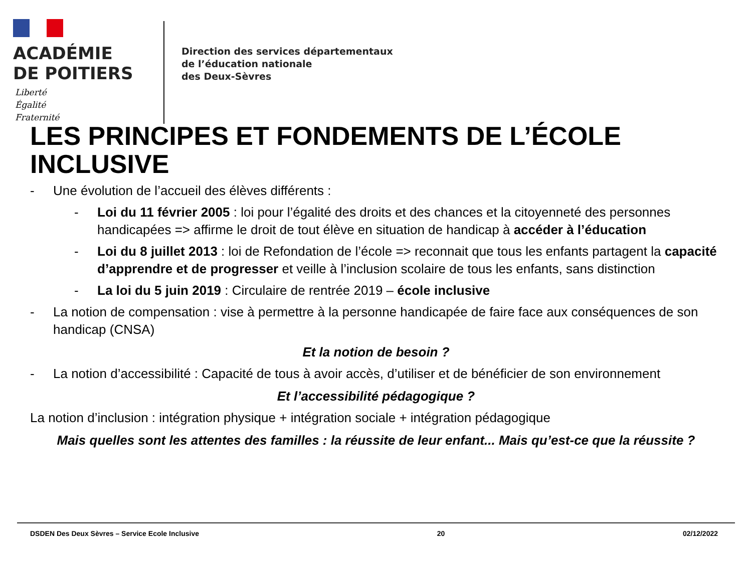ACADÉMIE
DE POITIERS
Liberté
Égalité
Fraternité
Direction des services départementaux
de l’éducation nationale
des Deux-Sèvres
LES PRINCIPES ET FONDEMENTS DE L’ÉCOLE INCLUSIVE
- Une évolution de l’accueil des élèves différents :
- Loi du 11 février 2005 : loi pour l’égalité des droits et des chances et la citoyenneté des personnes handicapées => affirme le droit de tout élève en situation de handicap à accéder à l’éducation
- Loi du 8 juillet 2013 : loi de Refondation de l’école => reconnait que tous les enfants partagent la capacité d’apprendre et de progresser et veille à l’inclusion scolaire de tous les enfants, sans distinction
- La loi du 5 juin 2019 : Circulaire de rentrée 2019 – école inclusive
- La notion de compensation : vise à permettre à la personne handicapée de faire face aux conséquences de son handicap (CNSA)
Et la notion de besoin ?
- La notion d’accessibilité : Capacité de tous à avoir accès, d’utiliser et de bénéficier de son environnement
Et l’accessibilité pédagogique ?
La notion d’inclusion : intégration physique + intégration sociale + intégration pédagogique
Mais quelles sont les attentes des familles : la réussite de leur enfant... Mais qu’est-ce que la réussite ?
DSDEN Des Deux Sèvres – Service Ecole Inclusive 20 02/12/2022